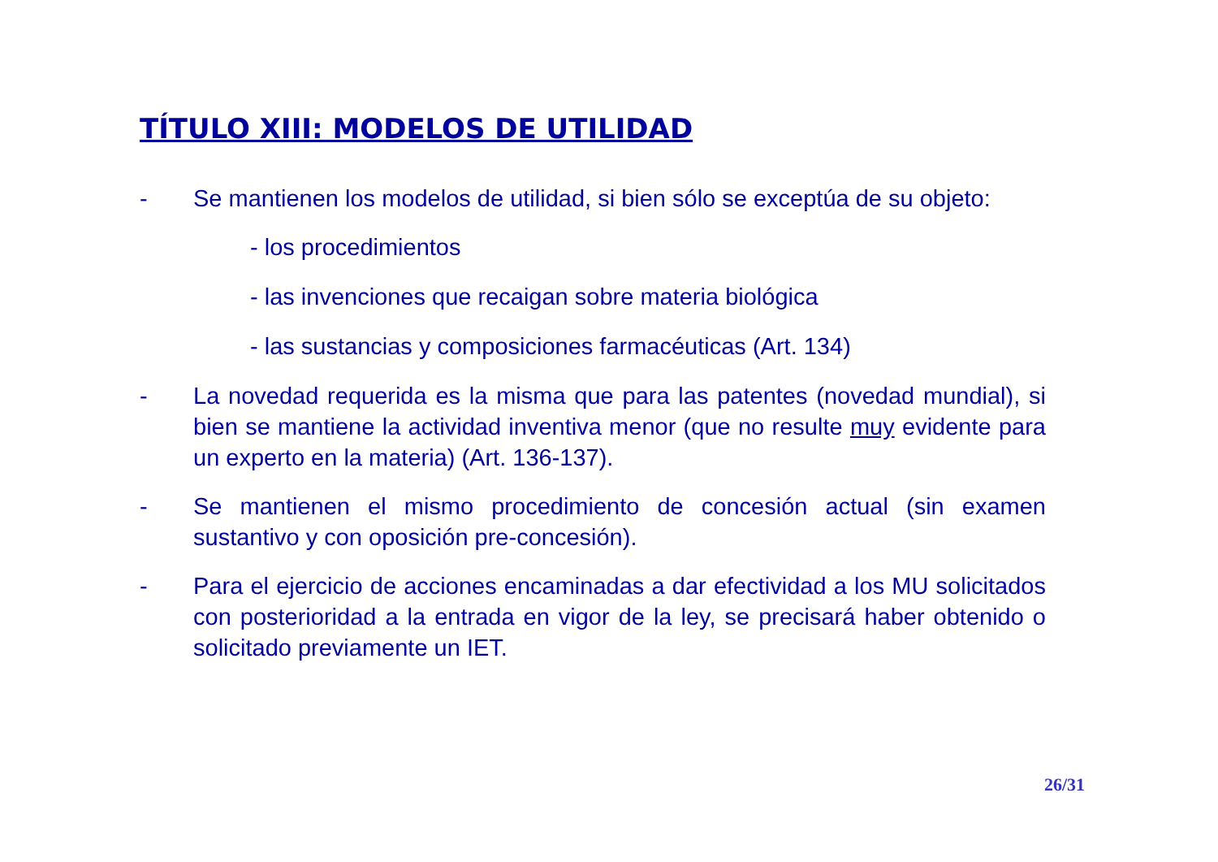TÍTULO XIII: MODELOS DE UTILIDAD
- Se mantienen los modelos de utilidad, si bien sólo se exceptúa de su objeto:
- los procedimientos
- las invenciones que recaigan sobre materia biológica
- las sustancias y composiciones farmacéuticas (Art. 134)
- La novedad requerida es la misma que para las patentes (novedad mundial), si bien se mantiene la actividad inventiva menor (que no resulte muy evidente para un experto en la materia) (Art. 136-137).
- Se mantienen el mismo procedimiento de concesión actual (sin examen sustantivo y con oposición pre-concesión).
- Para el ejercicio de acciones encaminadas a dar efectividad a los MU solicitados con posterioridad a la entrada en vigor de la ley, se precisará haber obtenido o solicitado previamente un IET.
26/31